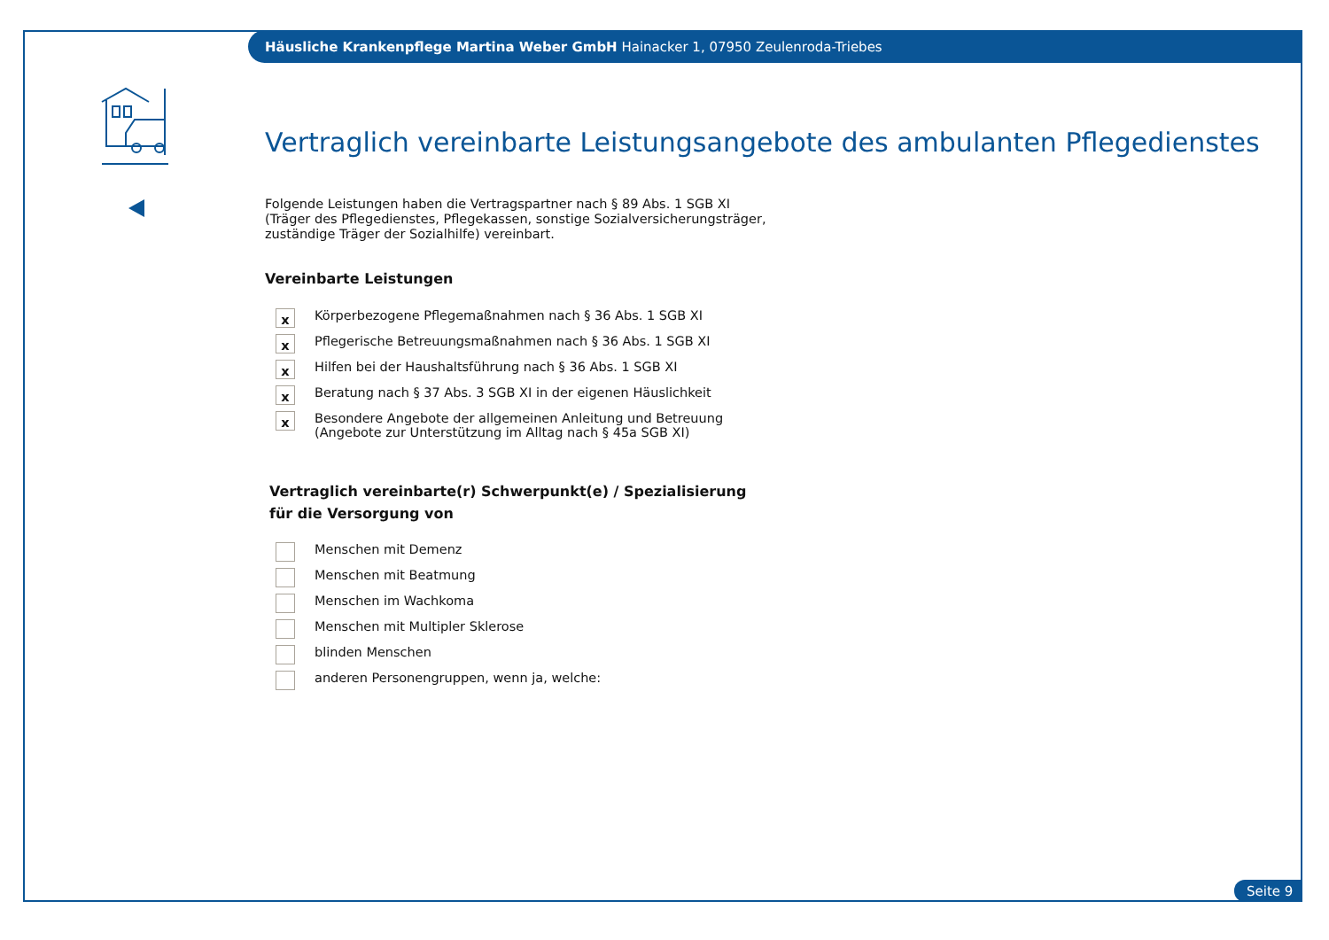Häusliche Krankenpflege Martina Weber GmbH Hainacker 1, 07950 Zeulenroda-Triebes
Vertraglich vereinbarte Leistungsangebote des ambulanten Pflegedienstes
Folgende Leistungen haben die Vertragspartner nach § 89 Abs. 1 SGB XI
(Träger des Pflegedienstes, Pflegekassen, sonstige Sozialversicherungsträger,
zuständige Träger der Sozialhilfe) vereinbart.
Vereinbarte Leistungen
x
Körperbezogene Pflegemaßnahmen nach § 36 Abs. 1 SGB XI
x
Pflegerische Betreuungsmaßnahmen nach § 36 Abs. 1 SGB XI
x
Hilfen bei der Haushaltsführung nach § 36 Abs. 1 SGB XI
x
Beratung nach § 37 Abs. 3 SGB XI in der eigenen Häuslichkeit
x
Besondere Angebote der allgemeinen Anleitung und Betreuung
(Angebote zur Unterstützung im Alltag nach § 45a SGB XI)
Vertraglich vereinbarte(r) Schwerpunkt(e) / Spezialisierung
für die Versorgung von
Menschen mit Demenz
Menschen mit Beatmung
Menschen im Wachkoma
Menschen mit Multipler Sklerose
blinden Menschen
anderen Personengruppen, wenn ja, welche:
Seite 9